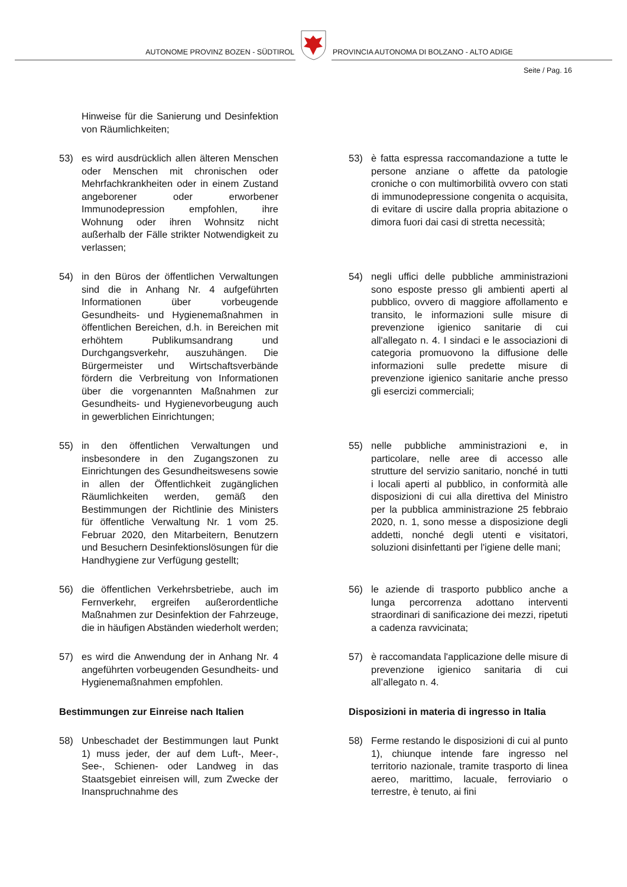AUTONOME PROVINZ BOZEN - SÜDTIROL
PROVINCIA AUTONOMA DI BOLZANO - ALTO ADIGE
Seite / Pag. 16
Hinweise für die Sanierung und Desinfektion von Räumlichkeiten;
53) es wird ausdrücklich allen älteren Menschen oder Menschen mit chronischen oder Mehrfachkrankheiten oder in einem Zustand angeborener oder erworbener Immunodepression empfohlen, ihre Wohnung oder ihren Wohnsitz nicht außerhalb der Fälle strikter Notwendigkeit zu verlassen;
53) è fatta espressa raccomandazione a tutte le persone anziane o affette da patologie croniche o con multimorbilità ovvero con stati di immunodepressione congenita o acquisita, di evitare di uscire dalla propria abitazione o dimora fuori dai casi di stretta necessità;
54) in den Büros der öffentlichen Verwaltungen sind die in Anhang Nr. 4 aufgeführten Informationen über vorbeugende Gesundheits- und Hygienemaßnahmen in öffentlichen Bereichen, d.h. in Bereichen mit erhöhtem Publikumsandrang und Durchgangsverkehr, auszuhängen. Die Bürgermeister und Wirtschaftsverbände fördern die Verbreitung von Informationen über die vorgenannten Maßnahmen zur Gesundheits- und Hygienevorbeugung auch in gewerblichen Einrichtungen;
54) negli uffici delle pubbliche amministrazioni sono esposte presso gli ambienti aperti al pubblico, ovvero di maggiore affollamento e transito, le informazioni sulle misure di prevenzione igienico sanitarie di cui all'allegato n. 4. I sindaci e le associazioni di categoria promuovono la diffusione delle informazioni sulle predette misure di prevenzione igienico sanitarie anche presso gli esercizi commerciali;
55) in den öffentlichen Verwaltungen und insbesondere in den Zugangszonen zu Einrichtungen des Gesundheitswesens sowie in allen der Öffentlichkeit zugänglichen Räumlichkeiten werden, gemäß den Bestimmungen der Richtlinie des Ministers für öffentliche Verwaltung Nr. 1 vom 25. Februar 2020, den Mitarbeitern, Benutzern und Besuchern Desinfektionslösungen für die Handhygiene zur Verfügung gestellt;
55) nelle pubbliche amministrazioni e, in particolare, nelle aree di accesso alle strutture del servizio sanitario, nonché in tutti i locali aperti al pubblico, in conformità alle disposizioni di cui alla direttiva del Ministro per la pubblica amministrazione 25 febbraio 2020, n. 1, sono messe a disposizione degli addetti, nonché degli utenti e visitatori, soluzioni disinfettanti per l'igiene delle mani;
56) die öffentlichen Verkehrsbetriebe, auch im Fernverkehr, ergreifen außerordentliche Maßnahmen zur Desinfektion der Fahrzeuge, die in häufigen Abständen wiederholt werden;
56) le aziende di trasporto pubblico anche a lunga percorrenza adottano interventi straordinari di sanificazione dei mezzi, ripetuti a cadenza ravvicinata;
57) es wird die Anwendung der in Anhang Nr. 4 angeführten vorbeugenden Gesundheits- und Hygienemaßnahmen empfohlen.
57) è raccomandata l'applicazione delle misure di prevenzione igienico sanitaria di cui all’allegato n. 4.
Bestimmungen zur Einreise nach Italien
Disposizioni in materia di ingresso in Italia
58) Unbeschadet der Bestimmungen laut Punkt 1) muss jeder, der auf dem Luft-, Meer-, See-, Schienen- oder Landweg in das Staatsgebiet einreisen will, zum Zwecke der Inanspruchnahme des
58) Ferme restando le disposizioni di cui al punto 1), chiunque intende fare ingresso nel territorio nazionale, tramite trasporto di linea aereo, marittimo, lacuale, ferroviario o terrestre, è tenuto, ai fini